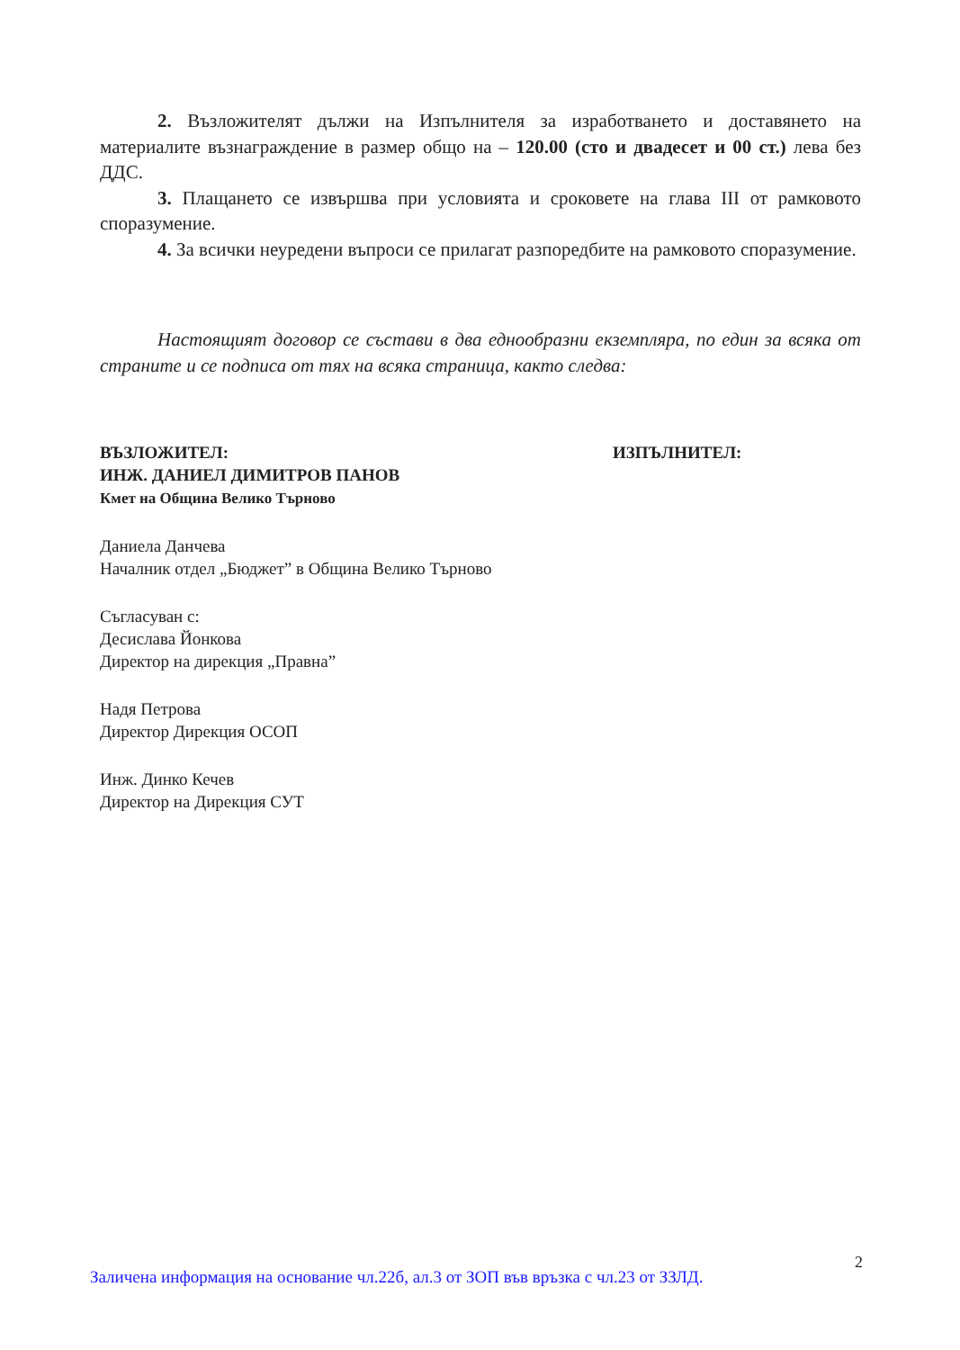2. Възложителят дължи на Изпълнителя за изработването и доставянето на материалите възнаграждение в размер общо на – 120.00 (сто и двадесет и 00 ст.) лева без ДДС.
3. Плащането се извършва при условията и сроковете на глава III от рамковото споразумение.
4. За всички неуредени въпроси се прилагат разпоредбите на рамковото споразумение.
Настоящият договор се състави в два еднообразни екземпляра, по един за всяка от страните и се подписа от тях на всяка страница, както следва:
ВЪЗЛОЖИТЕЛ:
ИНЖ. ДАНИЕЛ ДИМИТРОВ ПАНОВ
Кмет на Община Велико Търново
ИЗПЪЛНИТЕЛ:
Даниела Данчева
Началник отдел „Бюджет” в Община Велико Търново
Съгласуван с:
Десислава Йонкова
Директор на дирекция „Правна”
Надя Петрова
Директор Дирекция ОСОП
Инж. Динко Кечев
Директор на Дирекция СУТ
2
Заличена информация на основание чл.22б, ал.3 от ЗОП във връзка с чл.23 от ЗЗЛД.